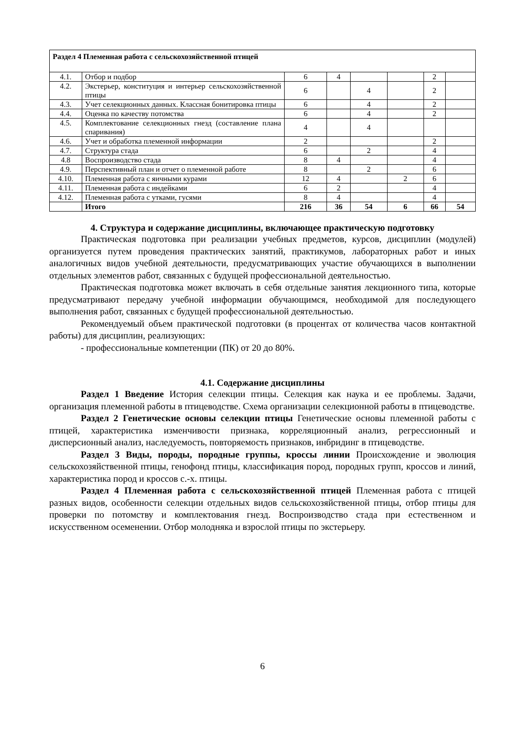| Раздел 4 Племенная работа с сельскохозяйственной птицей | | | | | | | |
| 4.1. | Отбор и подбор | 6 | 4 | | | 2 | |
| 4.2. | Экстерьер, конституция и интерьер сельскохозяйственной птицы | 6 | | 4 | | 2 | |
| 4.3. | Учет селекционных данных. Классная бонитировка птицы | 6 | | 4 | | 2 | |
| 4.4. | Оценка по качеству потомства | 6 | | 4 | | 2 | |
| 4.5. | Комплектование селекционных гнезд (составление плана спаривания) | 4 | | 4 | | | |
| 4.6. | Учет и обработка племенной информации | 2 | | | | 2 | |
| 4.7. | Структура стада | 6 | | 2 | | 4 | |
| 4.8 | Воспроизводство стада | 8 | 4 | | | 4 | |
| 4.9. | Перспективный план и отчет о племенной работе | 8 | | 2 | | 6 | |
| 4.10. | Племенная работа с яичными курами | 12 | 4 | | 2 | 6 | |
| 4.11. | Племенная работа с индейками | 6 | 2 | | | 4 | |
| 4.12. | Племенная работа с утками, гусями | 8 | 4 | | | 4 | |
| | Итого | 216 | 36 | 54 | 6 | 66 | 54 |
4. Структура и содержание дисциплины, включающее практическую подготовку
Практическая подготовка при реализации учебных предметов, курсов, дисциплин (модулей) организуется путем проведения практических занятий, практикумов, лабораторных работ и иных аналогичных видов учебной деятельности, предусматривающих участие обучающихся в выполнении отдельных элементов работ, связанных с будущей профессиональной деятельностью.
Практическая подготовка может включать в себя отдельные занятия лекционного типа, которые предусматривают передачу учебной информации обучающимся, необходимой для последующего выполнения работ, связанных с будущей профессиональной деятельностью.
Рекомендуемый объем практической подготовки (в процентах от количества часов контактной работы) для дисциплин, реализующих:
- профессиональные компетенции (ПК) от 20 до 80%.
4.1. Содержание дисциплины
Раздел 1 Введение История селекции птицы. Селекция как наука и ее проблемы. Задачи, организация племенной работы в птицеводстве. Схема организации селекционной работы в птицеводстве.
Раздел 2 Генетические основы селекции птицы Генетические основы племенной работы с птицей, характеристика изменчивости признака, корреляционный анализ, регрессионный и дисперсионный анализ, наследуемость, повторяемость признаков, инбридинг в птицеводстве.
Раздел 3 Виды, породы, породные группы, кроссы линии Происхождение и эволюция сельскохозяйственной птицы, генофонд птицы, классификация пород, породных групп, кроссов и линий, характеристика пород и кроссов с.-х. птицы.
Раздел 4 Племенная работа с сельскохозяйственной птицей Племенная работа с птицей разных видов, особенности селекции отдельных видов сельскохозяйственной птицы, отбор птицы для проверки по потомству и комплектования гнезд. Воспроизводство стада при естественном и искусственном осеменении. Отбор молодняка и взрослой птицы по экстерьеру.
6